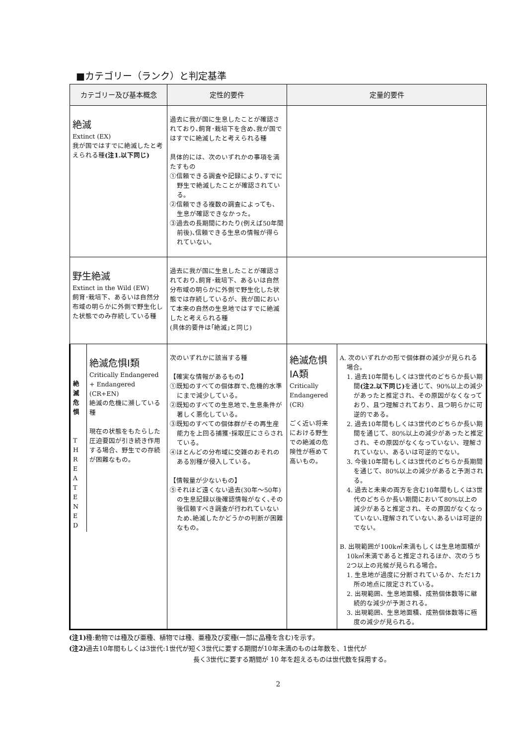■カテゴリー（ランク）と判定基準
| カテゴリー及び基本概念 | 定性的要件 | 定量的要件 | |
| --- | --- | --- | --- |
| 絶滅 Extinct (EX) 我が国ではすでに絶滅したと考えられる種 (注1.以下同じ) | 過去に我が国に生息したことが確認されており､飼育･栽培下を含め､我が国ではすでに絶滅したと考えられる種 具体的には、次のいずれかの事項を満たすもの ①信頼できる調査や記録により､すでに野生で絶滅したことが確認されている。 ②信頼できる複数の調査によっても、生息が確認できなかった。 ③過去の長期間にわたり(例えば50年間前後)､信頼できる生息の情報が得られていない。 | | |
| 野生絶滅 Extinct in the Wild (EW) 飼育･栽培下、あるいは自然分布域の明らかに外側で野生化した状態でのみ存続している種 | 過去に我が国に生息したことが確認されており､飼育･栽培下、あるいは自然分布域の明らかに外側で野生化した状態では存続しているが、我が国において本来の自然の生息地ではすでに絶滅したと考えられる種 (具体的要件は｢絶滅｣と同じ) | | |
| / 絶 滅 危 惧 T H R E A T E N E D / 絶滅危惧Ⅰ類 Critically Endangered + Endangered (CR+EN) 絶滅の危機に瀕している種 現在の状態をもたらした圧迫要因が引き続き作用する場合、野生での存続が困難なもの。 / | 次のいずれかに該当する種 【確実な情報があるもの】 ①既知のすべての個体群で､危機的水準にまで減少している。 ②既知のすべての生息地で､生息条件が著しく悪化している。 ③既知のすべての個体群がその再生産能力を上回る捕獲･採取圧にさらされている。 ④ほとんどの分布域に交雑のおそれのある別種が侵入している。 【情報量が少ないもの】 ⑤それほど遠くない過去(30年～50年)の生息記録以後確認情報がなく､その後信頼すべき調査が行われていないため､絶滅したかどうかの判断が困難なもの。 | 絶滅危惧ⅠA類 Critically Endangered (CR) ごく近い将来における野生での絶滅の危険性が極めて高いもの。 | A. 次のいずれかの形で個体群の減少が見られる場合。 1. 過去10年間もしくは3世代のどちらか長い期間 (注2.以下同じ) を通じて、90%以上の減少があったと推定され、その原因がなくなっており、且つ理解されており、且つ明らかに可逆的である。 2. 過去10年間もしくは3世代のどちらか長い期間を通じて、80%以上の減少があったと推定され、その原因がなくなっていない、理解されていない、あるいは可逆的でない。 3. 今後10年間もしくは3世代のどちらか長期間を通じて、80%以上の減少があると予測される。 4. 過去と未来の両方を含む10年間もしくは3世代のどちらか長い期間において80%以上の減少があると推定され、その原因がなくなっていない､理解されていない､あるいは可逆的でない。 B. 出現範囲が100k㎡未満もしくは生息地面積が10k㎡未満であると推定されるほか、次のうち2つ以上の兆候が見られる場合。 1. 生息地が過度に分断されているか、ただ1カ所の地点に限定されている。 2. 出現範囲、生息地面積、成熟個体数等に継続的な減少が予測される。 3. 出現範囲、生息地面積、成熟個体数等に極度の減少が見られる。 |
(注1) 種:動物では種及び亜種、植物では種、亜種及び変種(一部に品種を含む)を示す。
(注2) 過去10年間もしくは3世代:1世代が短く3世代に要する期間が10年未満のものは年数を、1世代が
長く3世代に要する期間が 10 年を超えるものは世代数を採用する。
2